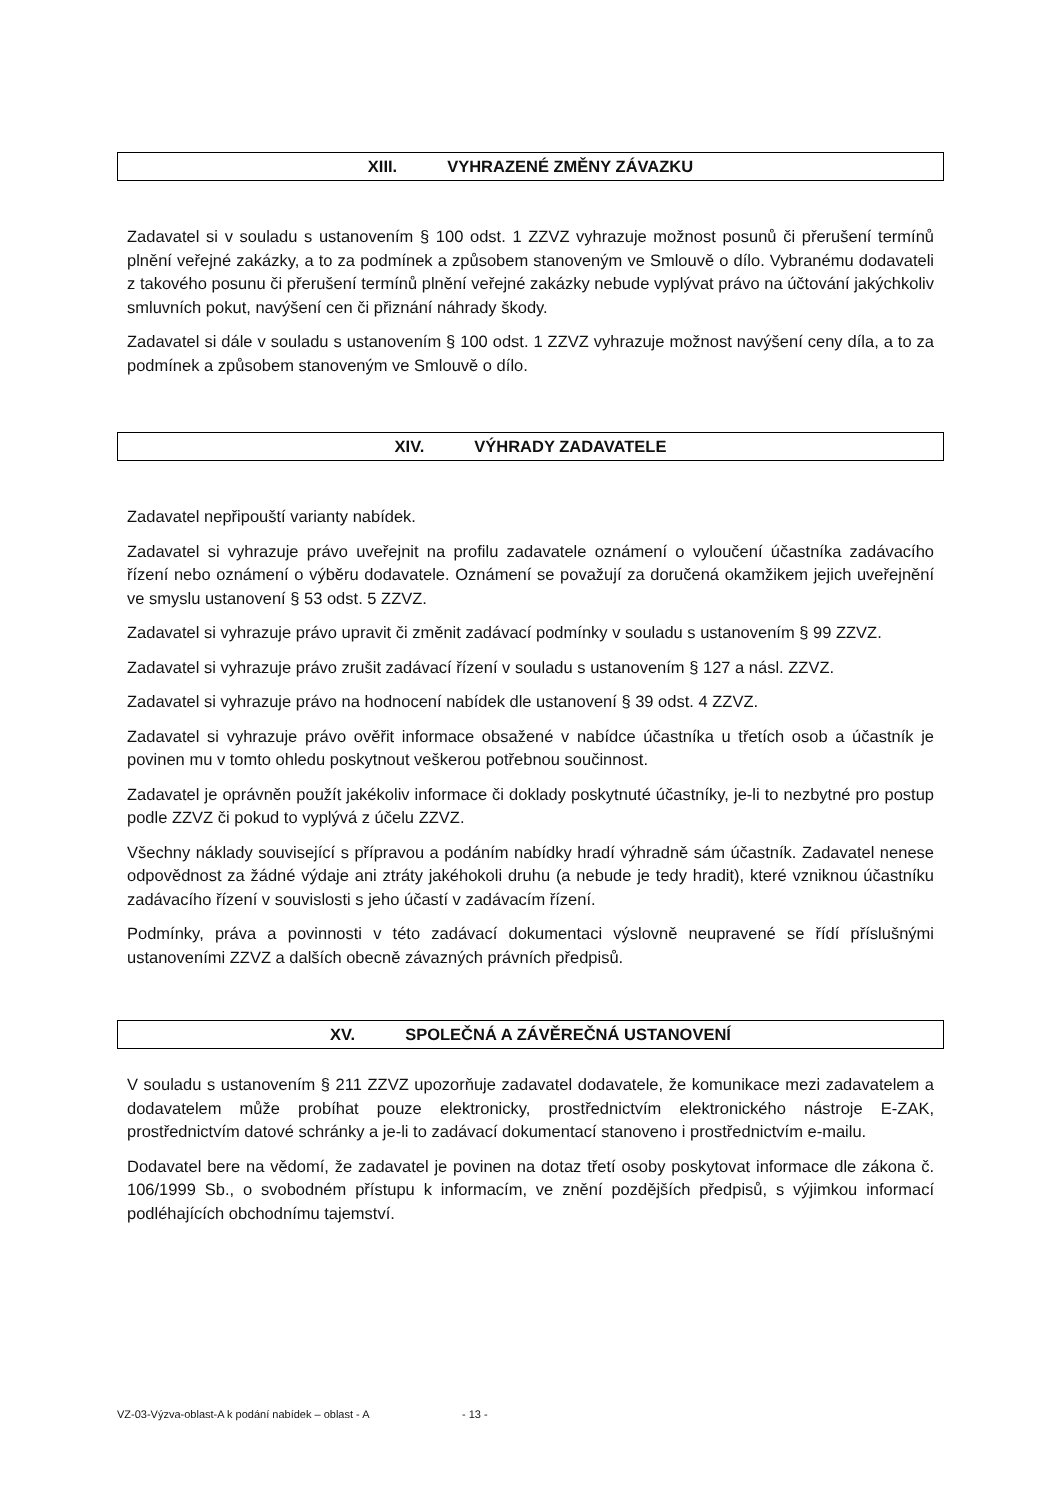XIII. VYHRAZENÉ ZMĚNY ZÁVAZKU
Zadavatel si v souladu s ustanovením § 100 odst. 1 ZZVZ vyhrazuje možnost posunů či přerušení termínů plnění veřejné zakázky, a to za podmínek a způsobem stanoveným ve Smlouvě o dílo. Vybranému dodavateli z takového posunu či přerušení termínů plnění veřejné zakázky nebude vyplývat právo na účtování jakýchkoliv smluvních pokut, navýšení cen či přiznání náhrady škody.
Zadavatel si dále v souladu s ustanovením § 100 odst. 1 ZZVZ vyhrazuje možnost navýšení ceny díla, a to za podmínek a způsobem stanoveným ve Smlouvě o dílo.
XIV. VÝHRADY ZADAVATELE
Zadavatel nepřipouští varianty nabídek.
Zadavatel si vyhrazuje právo uveřejnit na profilu zadavatele oznámení o vyloučení účastníka zadávacího řízení nebo oznámení o výběru dodavatele. Oznámení se považují za doručená okamžikem jejich uveřejnění ve smyslu ustanovení § 53 odst. 5 ZZVZ.
Zadavatel si vyhrazuje právo upravit či změnit zadávací podmínky v souladu s ustanovením § 99 ZZVZ.
Zadavatel si vyhrazuje právo zrušit zadávací řízení v souladu s ustanovením § 127 a násl. ZZVZ.
Zadavatel si vyhrazuje právo na hodnocení nabídek dle ustanovení § 39 odst. 4 ZZVZ.
Zadavatel si vyhrazuje právo ověřit informace obsažené v nabídce účastníka u třetích osob a účastník je povinen mu v tomto ohledu poskytnout veškerou potřebnou součinnost.
Zadavatel je oprávněn použít jakékoliv informace či doklady poskytnuté účastníky, je-li to nezbytné pro postup podle ZZVZ či pokud to vyplývá z účelu ZZVZ.
Všechny náklady související s přípravou a podáním nabídky hradí výhradně sám účastník. Zadavatel nenese odpovědnost za žádné výdaje ani ztráty jakéhokoli druhu (a nebude je tedy hradit), které vzniknou účastníku zadávacího řízení v souvislosti s jeho účastí v zadávacím řízení.
Podmínky, práva a povinnosti v této zadávací dokumentaci výslovně neupravené se řídí příslušnými ustanoveními ZZVZ a dalších obecně závazných právních předpisů.
XV. SPOLEČNÁ A ZÁVĚREČNÁ USTANOVENÍ
V souladu s ustanovením § 211 ZZVZ upozorňuje zadavatel dodavatele, že komunikace mezi zadavatelem a dodavatelem může probíhat pouze elektronicky, prostřednictvím elektronického nástroje E-ZAK, prostřednictvím datové schránky a je-li to zadávací dokumentací stanoveno i prostřednictvím e-mailu.
Dodavatel bere na vědomí, že zadavatel je povinen na dotaz třetí osoby poskytovat informace dle zákona č. 106/1999 Sb., o svobodném přístupu k informacím, ve znění pozdějších předpisů, s výjimkou informací podléhajících obchodnímu tajemství.
VZ-03-Výzva-oblast-A k podání nabídek – oblast - A - 13 -